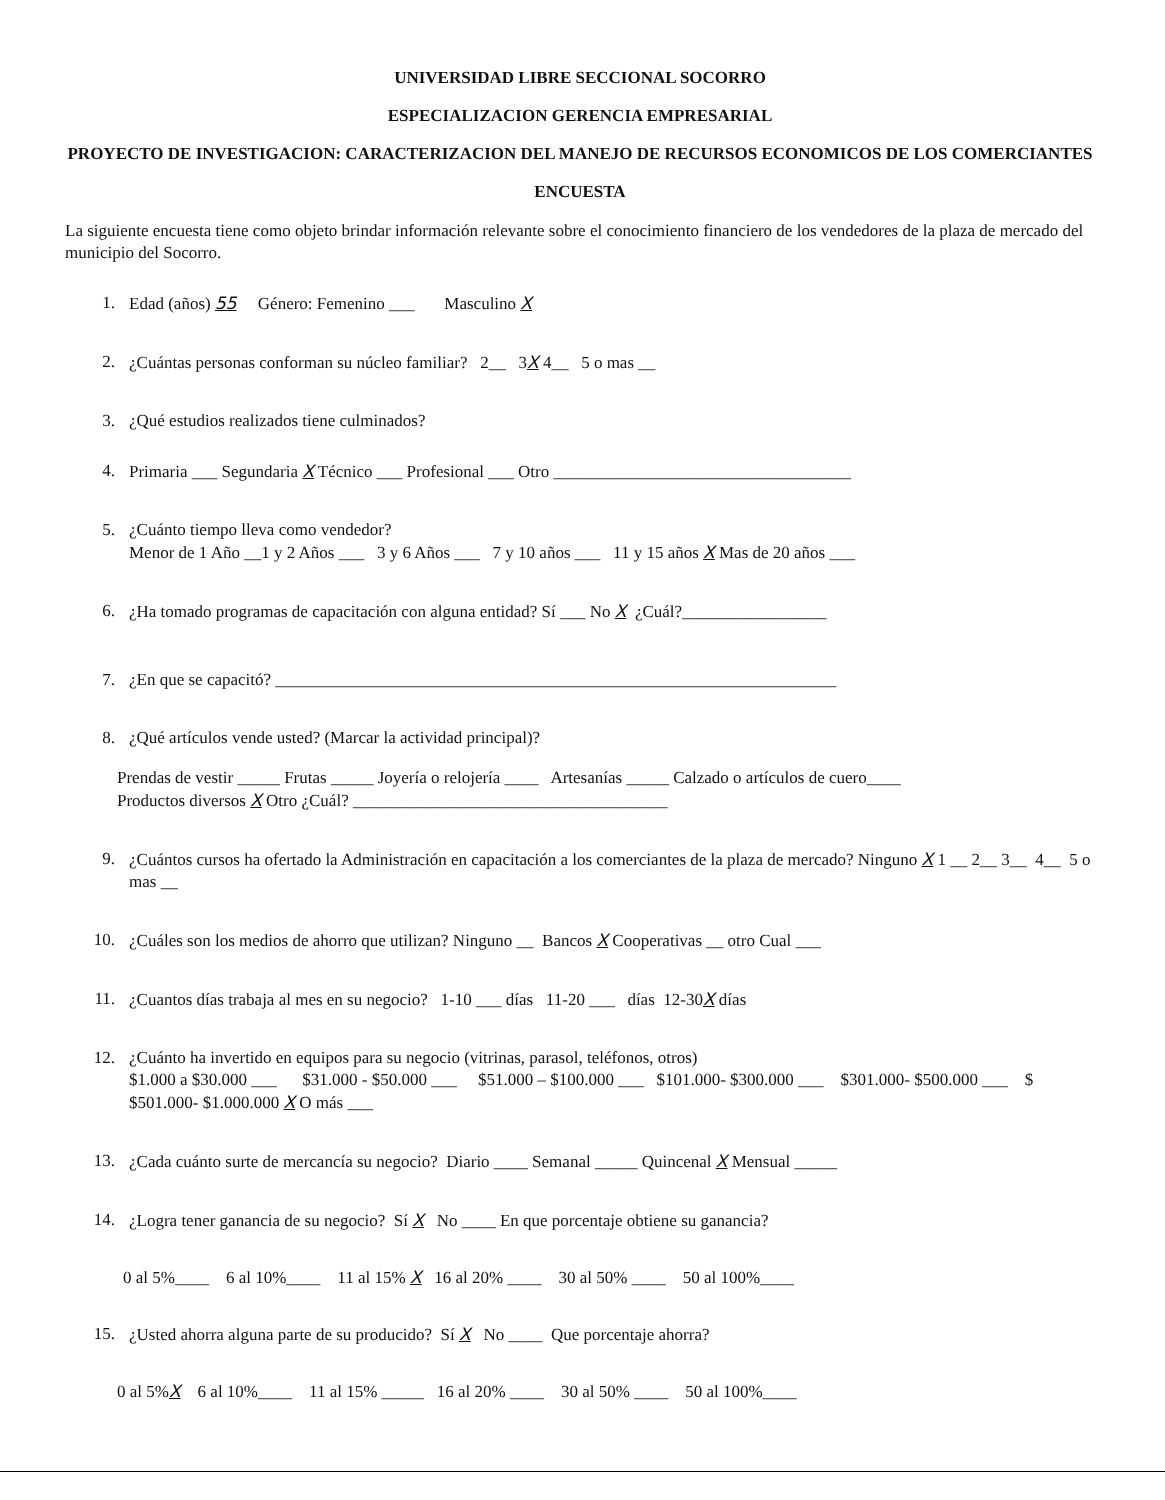UNIVERSIDAD LIBRE SECCIONAL SOCORRO
ESPECIALIZACION GERENCIA EMPRESARIAL
PROYECTO DE INVESTIGACION: CARACTERIZACION DEL MANEJO DE RECURSOS ECONOMICOS DE LOS COMERCIANTES
ENCUESTA
La siguiente encuesta tiene como objeto brindar información relevante sobre el conocimiento financiero de los vendedores de la plaza de mercado del municipio del Socorro.
1. Edad (años) 55 Género: Femenino ___ Masculino X
2. ¿Cuántas personas conforman su núcleo familiar? 2__ 3X 4__ 5 o mas __
3. ¿Qué estudios realizados tiene culminados?
4. Primaria ___ Segundaria X Técnico ___ Profesional ___ Otro ___________________________________
5. ¿Cuánto tiempo lleva como vendedor?
Menor de 1 Año __1 y 2 Años ___ 3 y 6 Años ___ 7 y 10 años ___ 11 y 15 años X Mas de 20 años ___
6. ¿Ha tomado programas de capacitación con alguna entidad? Sí ___ No X ¿Cuál?_________________
7. ¿En que se capacitó? __________________________________________________________________
8. ¿Qué artículos vende usted? (Marcar la actividad principal)?
Prendas de vestir _____ Frutas _____ Joyería o relojería ____ Artesanías _____ Calzado o artículos de cuero____
Productos diversos X Otro ¿Cuál? _____________________________________
9. ¿Cuántos cursos ha ofertado la Administración en capacitación a los comerciantes de la plaza de mercado? Ninguno X 1 __ 2__ 3__ 4__ 5 o mas __
10. ¿Cuáles son los medios de ahorro que utilizan? Ninguno __ Bancos X Cooperativas __ otro Cual ___
11. ¿Cuantos días trabaja al mes en su negocio? 1-10 ___ días 11-20 ___ días 12-30X días
12. ¿Cuánto ha invertido en equipos para su negocio (vitrinas, parasol, teléfonos, otros)
$1.000 a $30.000 ___ $31.000 - $50.000 ___ $51.000 – $100.000 ___ $101.000- $300.000 ___ $301.000- $500.000 ___ $ $501.000- $1.000.000 X O más ___
13. ¿Cada cuánto surte de mercancía su negocio? Diario ____ Semanal _____ Quincenal X Mensual _____
14. ¿Logra tener ganancia de su negocio? Sí X No ____ En que porcentaje obtiene su ganancia?
0 al 5%____ 6 al 10%____ 11 al 15% X 16 al 20% ____ 30 al 50% ____ 50 al 100%____
15. ¿Usted ahorra alguna parte de su producido? Sí X No ____ Que porcentaje ahorra?
0 al 5%X 6 al 10%____ 11 al 15% _____ 16 al 20% ____ 30 al 50% ____ 50 al 100%____